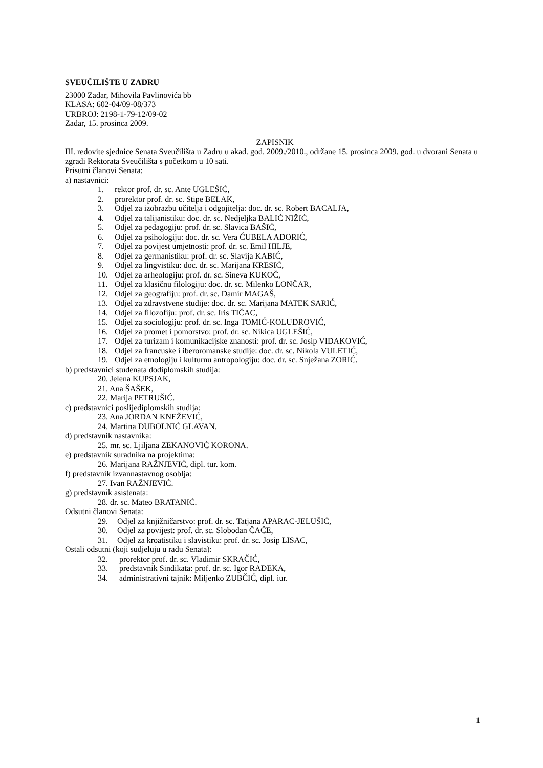SVEUČILIŠTE U ZADRU
23000 Zadar, Mihovila Pavlinovića bb
KLASA: 602-04/09-08/373
URBROJ: 2198-1-79-12/09-02
Zadar, 15. prosinca 2009.
ZAPISNIK
III. redovite sjednice Senata Sveučilišta u Zadru u akad. god. 2009./2010., održane 15. prosinca 2009. god. u dvorani Senata u zgradi Rektorata Sveučilišta s početkom u 10 sati.
Prisutni članovi Senata:
a) nastavnici:
1. rektor prof. dr. sc. Ante UGLEŠIĆ,
2. prorektor prof. dr. sc. Stipe BELAK,
3. Odjel za izobrazbu učitelja i odgojitelja: doc. dr. sc. Robert BACALJA,
4. Odjel za talijanistiku: doc. dr. sc. Nedjeljka BALIĆ NIŽIĆ,
5. Odjel za pedagogiju: prof. dr. sc. Slavica BAŠIĆ,
6. Odjel za psihologiju: doc. dr. sc. Vera ĆUBELA ADORIĆ,
7. Odjel za povijest umjetnosti: prof. dr. sc. Emil HILJE,
8. Odjel za germanistiku: prof. dr. sc. Slavija KABIĆ,
9. Odjel za lingvistiku: doc. dr. sc. Marijana KRESIĆ,
10. Odjel za arheologiju: prof. dr. sc. Sineva KUKOČ,
11. Odjel za klasičnu filologiju: doc. dr. sc. Milenko LONČAR,
12. Odjel za geografiju: prof. dr. sc. Damir MAGAŠ,
13. Odjel za zdravstvene studije: doc. dr. sc. Marijana MATEK SARIĆ,
14. Odjel za filozofiju: prof. dr. sc. Iris TIČAC,
15. Odjel za sociologiju: prof. dr. sc. Inga TOMIĆ-KOLUDROVIĆ,
16. Odjel za promet i pomorstvo: prof. dr. sc. Nikica UGLEŠIĆ,
17. Odjel za turizam i komunikacijske znanosti: prof. dr. sc. Josip VIDAKOVIĆ,
18. Odjel za francuske i iberoromanske studije: doc. dr. sc. Nikola VULETIĆ,
19. Odjel za etnologiju i kulturnu antropologiju: doc. dr. sc. Snježana ZORIĆ.
b) predstavnici studenata dodiplomskih studija:
20. Jelena KUPSJAK,
21. Ana ŠAŠEK,
22. Marija PETRUŠIĆ.
c) predstavnici poslijediplomskih studija:
23. Ana JORDAN KNEŽEVIĆ,
24. Martina DUBOLNIĆ GLAVAN.
d) predstavnik nastavnika:
25. mr. sc. Ljiljana ZEKANOVIĆ KORONA.
e) predstavnik suradnika na projektima:
26. Marijana RAŽNJEVIĆ, dipl. tur. kom.
f) predstavnik izvannastavnog osoblja:
27. Ivan RAŽNJEVIĆ.
g) predstavnik asistenata:
28. dr. sc. Mateo BRATANIĆ.
Odsutni članovi Senata:
29. Odjel za knjižničarstvo: prof. dr. sc. Tatjana APARAC-JELUŠIĆ,
30. Odjel za povijest: prof. dr. sc. Slobodan ČAČE,
31. Odjel za kroatistiku i slavistiku: prof. dr. sc. Josip LISAC,
Ostali odsutni (koji sudjeluju u radu Senata):
32. prorektor prof. dr. sc. Vladimir SKRAČIĆ,
33. predstavnik Sindikata: prof. dr. sc. Igor RADEKA,
34. administrativni tajnik: Miljenko ZUBČIĆ, dipl. iur.
1